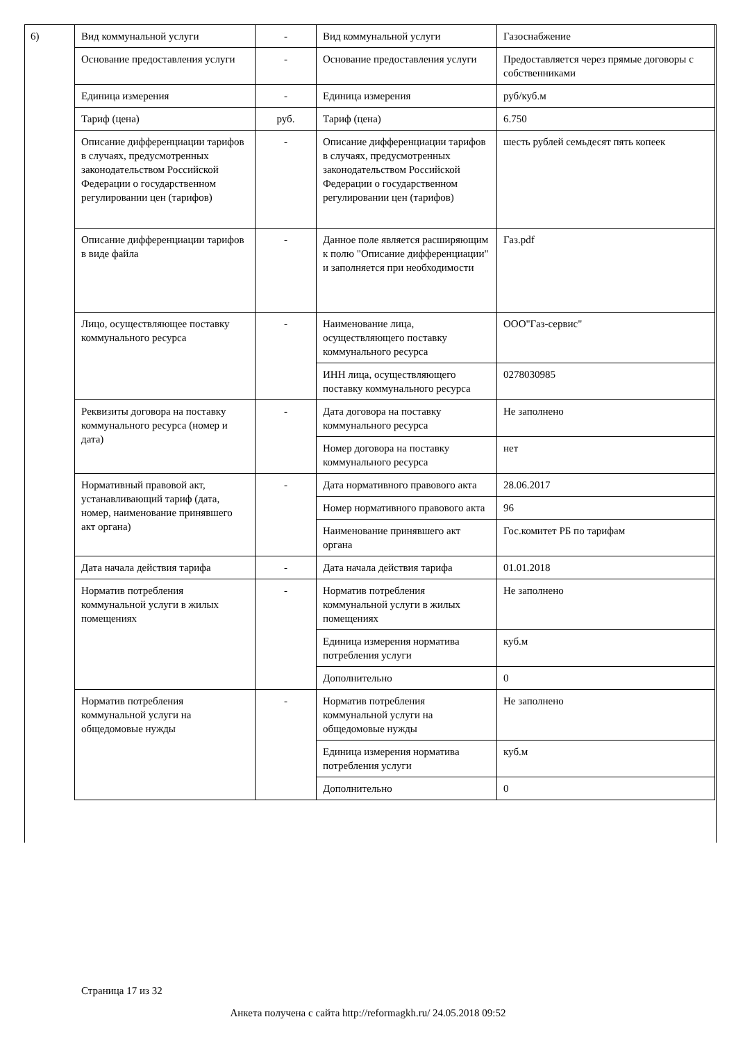6)
| Вид коммунальной услуги | - | Вид коммунальной услуги | Газоснабжение |
| Основание предоставления услуги | - | Основание предоставления услуги | Предоставляется через прямые договоры с собственниками |
| Единица измерения | - | Единица измерения | руб/куб.м |
| Тариф (цена) | руб. | Тариф (цена) | 6.750 |
| Описание дифференциации тарифов в случаях, предусмотренных законодательством Российской Федерации о государственном регулировании цен (тарифов) | - | Описание дифференциации тарифов в случаях, предусмотренных законодательством Российской Федерации о государственном регулировании цен (тарифов) | шесть рублей семьдесят пять копеек |
| Описание дифференциации тарифов в виде файла | - | Данное поле является расширяющим к полю "Описание дифференциации" и заполняется при необходимости | Газ.pdf |
| Лицо, осуществляющее поставку коммунального ресурса | - | Наименование лица, осуществляющего поставку коммунального ресурса | ООО"Газ-сервис" |
| | | ИНН лица, осуществляющего поставку коммунального ресурса | 0278030985 |
| Реквизиты договора на поставку коммунального ресурса (номер и дата) | - | Дата договора на поставку коммунального ресурса | Не заполнено |
| | | Номер договора на поставку коммунального ресурса | нет |
| Нормативный правовой акт, устанавливающий тариф (дата, номер, наименование принявшего акт органа) | - | Дата нормативного правового акта | 28.06.2017 |
| | | Номер нормативного правового акта | 96 |
| | | Наименование принявшего акт органа | Гос.комитет РБ по тарифам |
| Дата начала действия тарифа | - | Дата начала действия тарифа | 01.01.2018 |
| Норматив потребления коммунальной услуги в жилых помещениях | - | Норматив потребления коммунальной услуги в жилых помещениях | Не заполнено |
| | | Единица измерения норматива потребления услуги | куб.м |
| | | Дополнительно | 0 |
| Норматив потребления коммунальной услуги на общедомовые нужды | - | Норматив потребления коммунальной услуги на общедомовые нужды | Не заполнено |
| | | Единица измерения норматива потребления услуги | куб.м |
| | | Дополнительно | 0 |
Страница 17 из 32
Анкета получена с сайта http://reformagkh.ru/ 24.05.2018 09:52